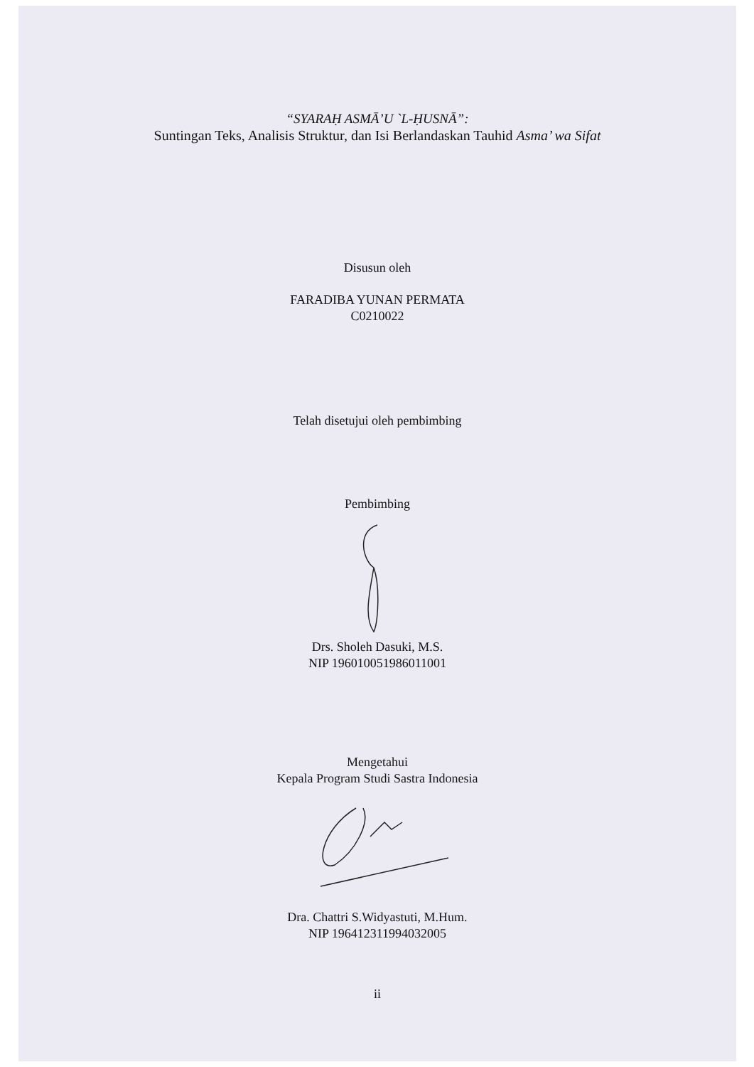“SYARAḤ ASMĀ’U `L-ḤUSNĀ”:
Suntingan Teks, Analisis Struktur, dan Isi Berlandaskan Tauhid Asma’ wa Sifat
Disusun oleh
FARADIBA YUNAN PERMATA
C0210022
Telah disetujui oleh pembimbing
Pembimbing
Drs. Sholeh Dasuki, M.S.
NIP 196010051986011001
Mengetahui
Kepala Program Studi Sastra Indonesia
Dra. Chattri S.Widyastuti, M.Hum.
NIP 196412311994032005
ii